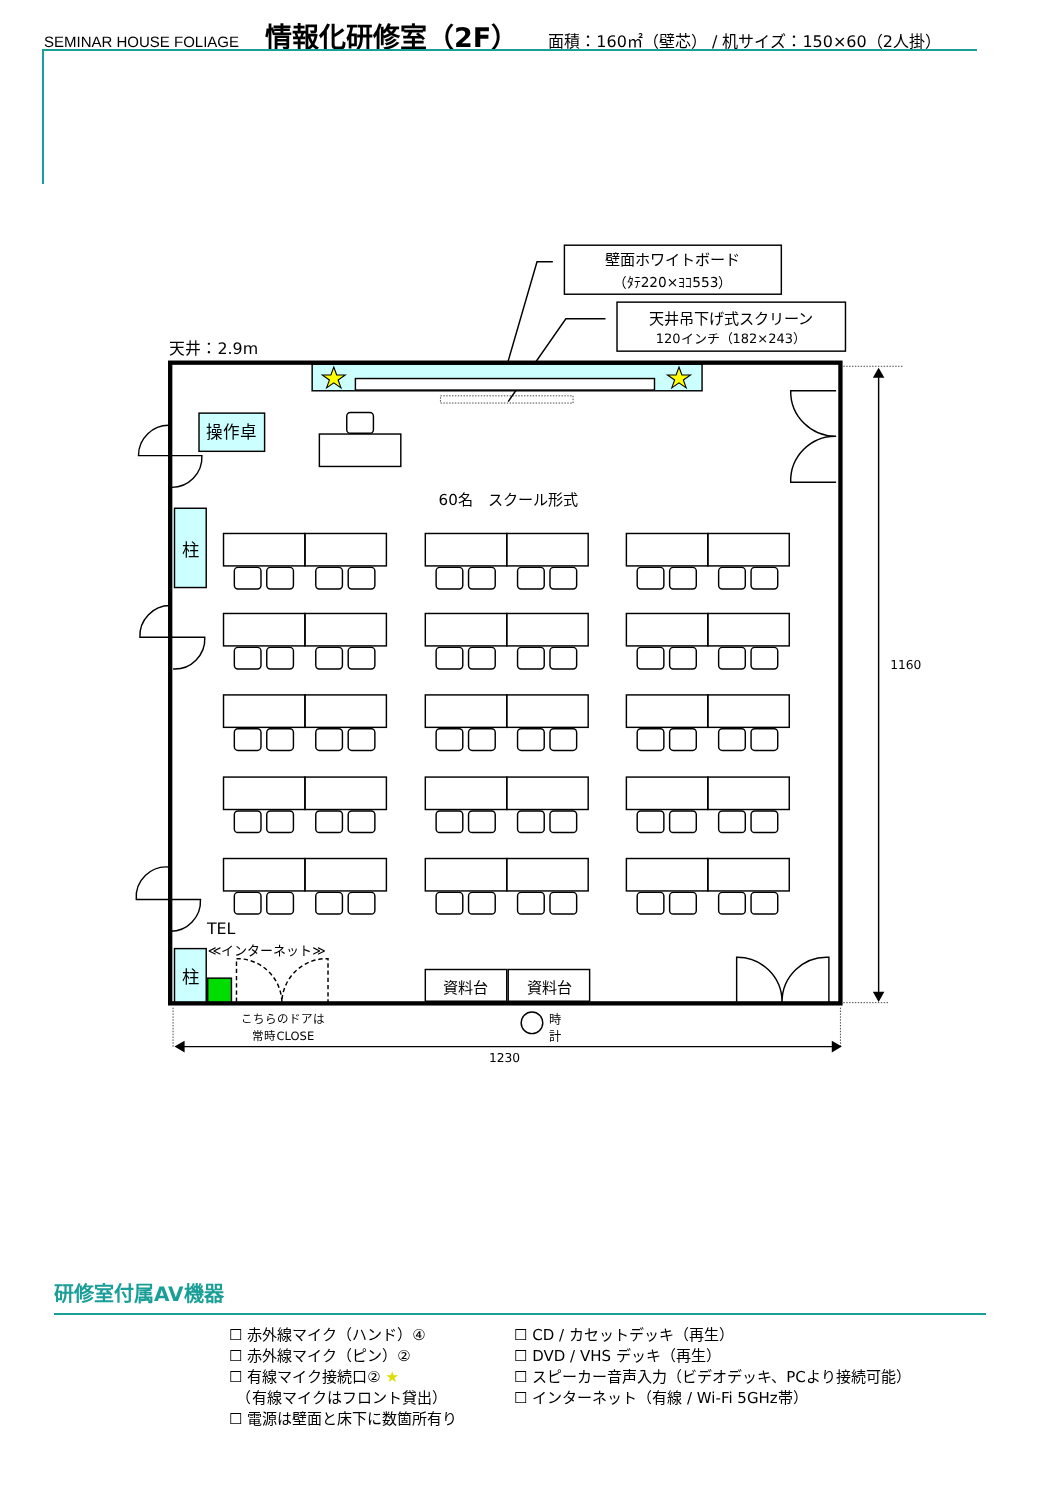SEMINAR HOUSE FOLIAGE 情報化研修室（2F） 面積：160㎡（壁芯） / 机サイズ：150×60（2人掛）
壁面ホワイトボード
（ﾀﾃ220×ﾖｺ553）
天井吊下げ式スクリーン
120インチ（182×243）
操作卓
60名　スクール形式
柱
柱
資料台
資料台
こちらのドアは
常時CLOSE
1230
天井：2.9m
TEL
≪インターネット≫
1160
時
計
研修室付属AV機器
☐ 赤外線マイク（ハンド）④
☐ 赤外線マイク（ピン）②
☐ 有線マイク接続口② ★
　（有線マイクはフロント貸出）
☐ 電源は壁面と床下に数箇所有り
☐ CD / カセットデッキ（再生）
☐ DVD / VHS デッキ（再生）
☐ スピーカー音声入力（ビデオデッキ、PCより接続可能）
☐ インターネット（有線 / Wi-Fi 5GHz帯）